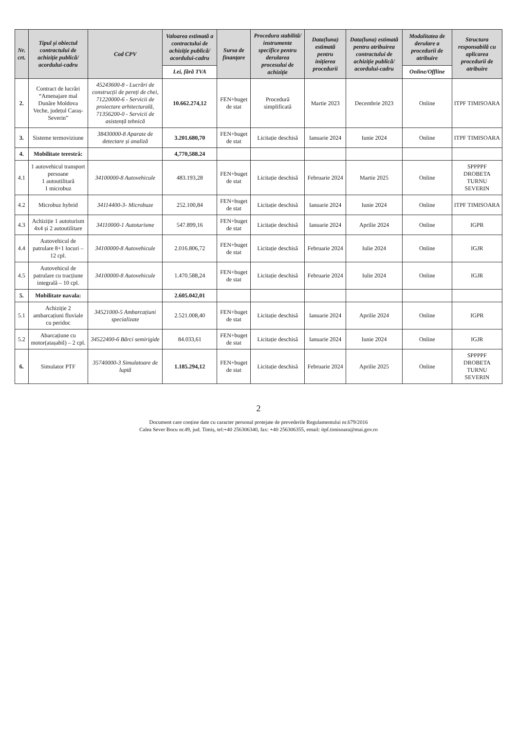| Nr. crt. | Tipul și obiectul contractului de achiziție publică/ acordului-cadru | Cod CPV | Valoarea estimată a contractului de achiziție publică/ acordului-cadru | Sursa de finanțare | Procedura stabilită/ instrumente specifice pentru derularea procesului de achiziție | Data(luna) estimată pentru inițierea procedurii | Data(luna) estimată pentru atribuirea contractului de achiziție publică/ acordului-cadru | Modalitatea de derulare a procedurii de atribuire | Structura responsabilă cu aplicarea procedurii de atribuire |
| --- | --- | --- | --- | --- | --- | --- | --- | --- | --- |
| | | | Lei, fără TVA | | | | | Online/Offline | |
| 2. | Contract de lucrări “Amenajare mal Dunăre Moldova Veche, județul Caraș-Severin” | 45243600-8 - Lucrări de construcții de pereți de chei, 71220000-6 - Servicii de proiectare arhitecturală, 71356200-0 - Servicii de asistență tehnică | 10.662.274,12 | FEN+buget de stat | Procedură simplificată | Martie 2023 | Decembrie 2023 | Online | ITPF TIMISOARA |
| 3. | Sisteme termoviziune | 38430000-8 Aparate de detectare și analiză | 3.201.680,70 | FEN+buget de stat | Licitație deschisă | Ianuarie 2024 | Iunie 2024 | Online | ITPF TIMISOARA |
| 4. | Mobilitate terestră: | | 4,770,588.24 | | | | | | |
| 4.1 | 1 autovehicul transport persoane 1 autoutilitară 1 microbuz | 34100000-8 Autovehicule | 483.193,28 | FEN+buget de stat | Licitație deschisă | Februarie 2024 | Martie 2025 | Online | SPPPPF DROBETA TURNU SEVERIN |
| 4.2 | Microbuz hybrid | 34114400-3- Microbuze | 252.100,84 | FEN+buget de stat | Licitație deschisă | Ianuarie 2024 | Iunie 2024 | Online | ITPF TIMISOARA |
| 4.3 | Achiziție 1 autoturism 4x4 și 2 autoutilitare | 34110000-1 Autoturisme | 547.899,16 | FEN+buget de stat | Licitație deschisă | Ianuarie 2024 | Aprilie 2024 | Online | IGPR |
| 4.4 | Autovehicul de patrulare 8+1 locuri – 12 cpl. | 34100000-8 Autovehicule | 2.016.806,72 | FEN+buget de stat | Licitație deschisă | Februarie 2024 | Iulie 2024 | Online | IGJR |
| 4.5 | Autovehicul de patrulare cu tracțiune integrală – 10 cpl. | 34100000-8 Autovehicule | 1.470.588,24 | FEN+buget de stat | Licitație deschisă | Februarie 2024 | Iulie 2024 | Online | IGJR |
| 5. | Mobilitate navala: | | 2.605.042,01 | | | | | | |
| 5.1 | Achiziție 2 ambarcațiuni fluviale cu peridoc | 34521000-5 Ambarcațiuni specializate | 2.521.008,40 | FEN+buget de stat | Licitație deschisă | Ianuarie 2024 | Aprilie 2024 | Online | IGPR |
| 5.2 | Abarcațiune cu motor(atașabil) – 2 cpl. | 34522400-6 Bărci semirigide | 84.033,61 | FEN+buget de stat | Licitație deschisă | Ianuarie 2024 | Iunie 2024 | Online | IGJR |
| 6. | Simulator PTF | 35740000-3 Simulatoare de luptă | 1.185.294,12 | FEN+buget de stat | Licitație deschisă | Februarie 2024 | Aprilie 2025 | Online | SPPPPF DROBETA TURNU SEVERIN |
2
Document care conține date cu caracter personal protejate de prevederile Regulamentului nr.679/2016
Calea Sever Bocu nr.49, jud. Timiș, tel:+40 256306340, fax: +40 256306355, email: itpf.timisoara@mai.gov.ro